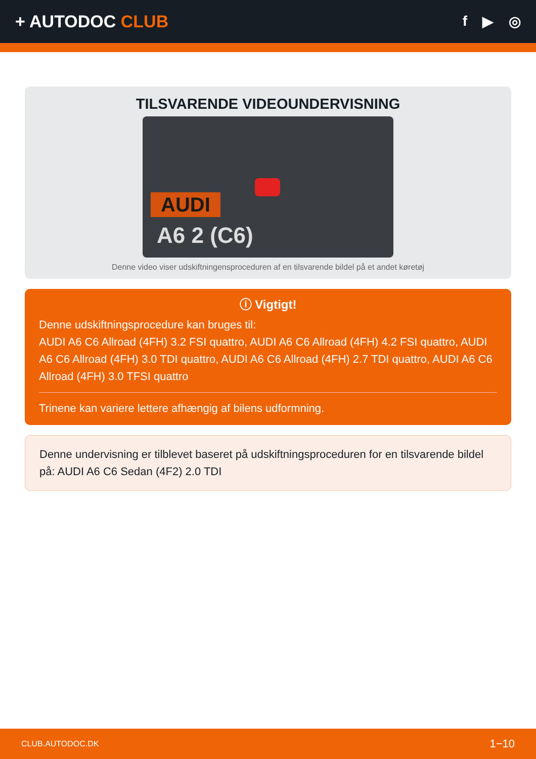+ AUTODOC CLUB
f ▶ ◎
TILSVARENDE VIDEOUNDERVISNING
AUDI
A6 2 (C6)
Denne video viser udskiftningensproceduren af en tilsvarende bildel på et andet køretøj
ⓘ Vigtigt!
Denne udskiftningsprocedure kan bruges til:
AUDI A6 C6 Allroad (4FH) 3.2 FSI quattro, AUDI A6 C6 Allroad (4FH) 4.2 FSI quattro, AUDI A6 C6 Allroad (4FH) 3.0 TDI quattro, AUDI A6 C6 Allroad (4FH) 2.7 TDI quattro, AUDI A6 C6 Allroad (4FH) 3.0 TFSI quattro
Trinene kan variere lettere afhængig af bilens udformning.
Denne undervisning er tilblevet baseret på udskiftningsproceduren for en tilsvarende bildel på: AUDI A6 C6 Sedan (4F2) 2.0 TDI
CLUB.AUTODOC.DK 1−10